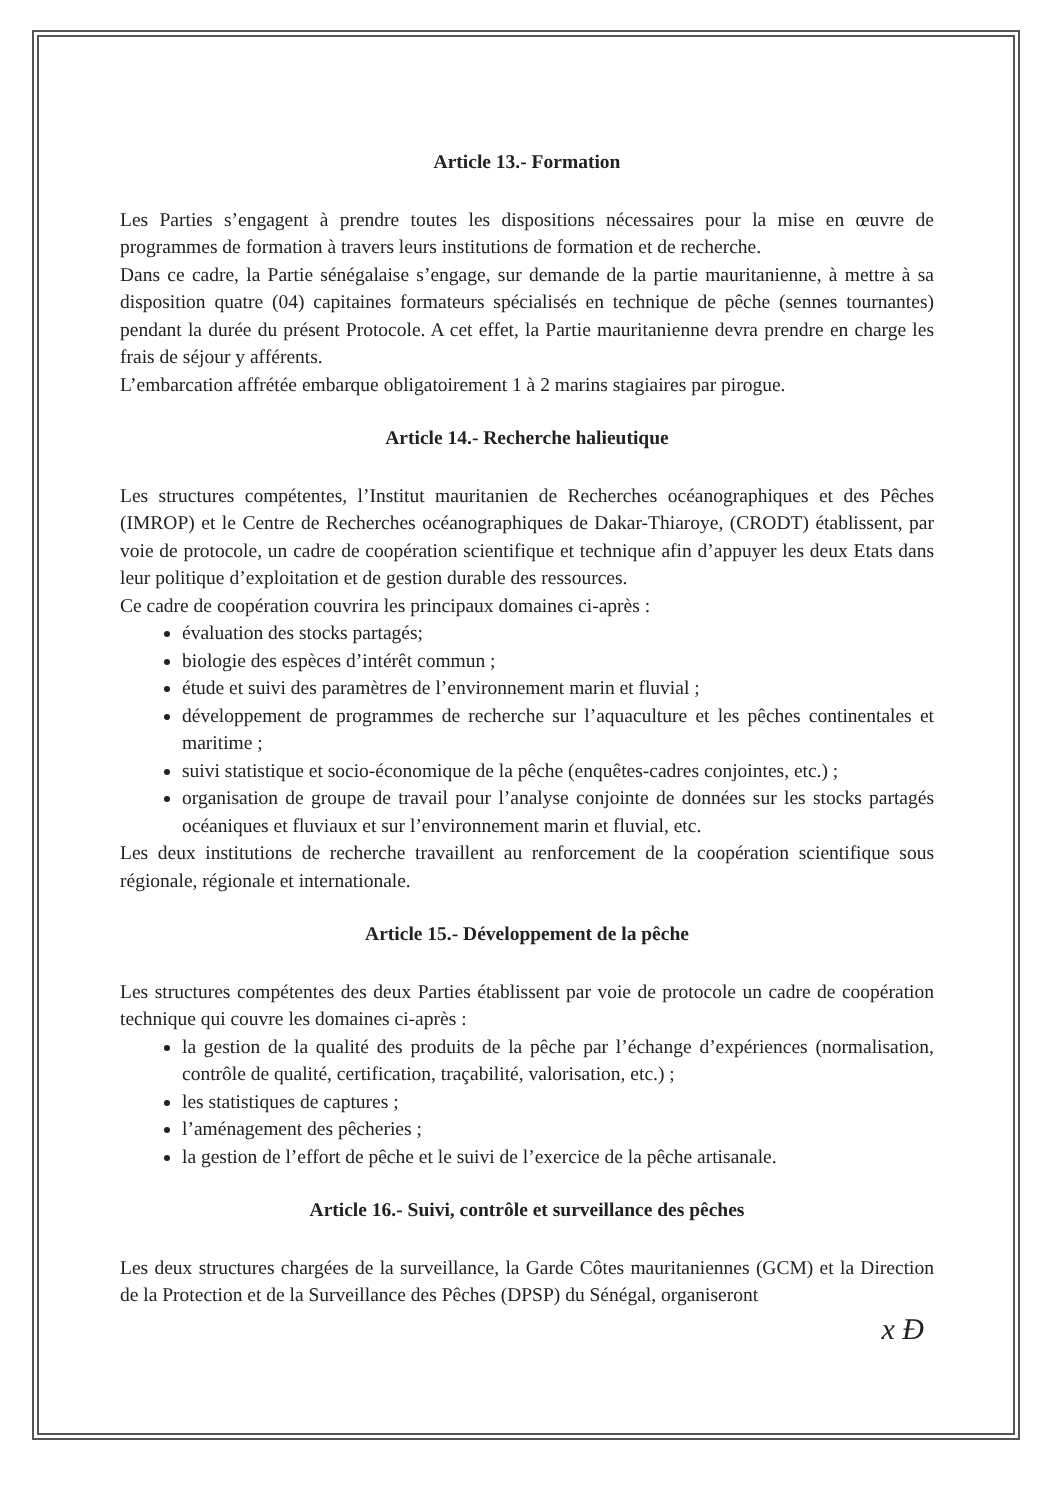Article 13.- Formation
Les Parties s’engagent à prendre toutes les dispositions nécessaires pour la mise en œuvre de programmes de formation à travers leurs institutions de formation et de recherche.
Dans ce cadre, la Partie sénégalaise s’engage, sur demande de la partie mauritanienne, à mettre à sa disposition quatre (04) capitaines formateurs spécialisés en technique de pêche (sennes tournantes) pendant la durée du présent Protocole. A cet effet, la Partie mauritanienne devra prendre en charge les frais de séjour y afférents.
L’embarcation affrétée embarque obligatoirement 1 à 2 marins stagiaires par pirogue.
Article 14.- Recherche halieutique
Les structures compétentes, l’Institut mauritanien de Recherches océanographiques et des Pêches (IMROP) et le Centre de Recherches océanographiques de Dakar-Thiaroye, (CRODT) établissent, par voie de protocole, un cadre de coopération scientifique et technique afin d’appuyer les deux Etats dans leur politique d’exploitation et de gestion durable des ressources.
Ce cadre de coopération couvrira les principaux domaines ci-après :
évaluation des stocks partagés;
biologie des espèces d’intérêt commun ;
étude et suivi des paramètres de l’environnement marin et fluvial ;
développement de programmes de recherche sur l’aquaculture et les pêches continentales et maritime ;
suivi statistique et socio-économique de la pêche (enquêtes-cadres conjointes, etc.) ;
organisation de groupe de travail pour l’analyse conjointe de données sur les stocks partagés océaniques et fluviaux et sur l’environnement marin et fluvial, etc.
Les deux institutions de recherche travaillent au renforcement de la coopération scientifique sous régionale, régionale et internationale.
Article 15.- Développement de la pêche
Les structures compétentes des deux Parties établissent par voie de protocole un cadre de coopération technique qui couvre les domaines ci-après :
la gestion de la qualité des produits de la pêche par l’échange d’expériences (normalisation, contrôle de qualité, certification, traçabilité, valorisation, etc.) ;
les statistiques de captures ;
l’aménagement des pêcheries ;
la gestion de l’effort de pêche et le suivi de l’exercice de la pêche artisanale.
Article 16.- Suivi, contrôle et surveillance des pêches
Les deux structures chargées de la surveillance, la Garde Côtes mauritaniennes (GCM) et la Direction de la Protection et de la Surveillance des Pêches (DPSP) du Sénégal, organiseront
x Ð